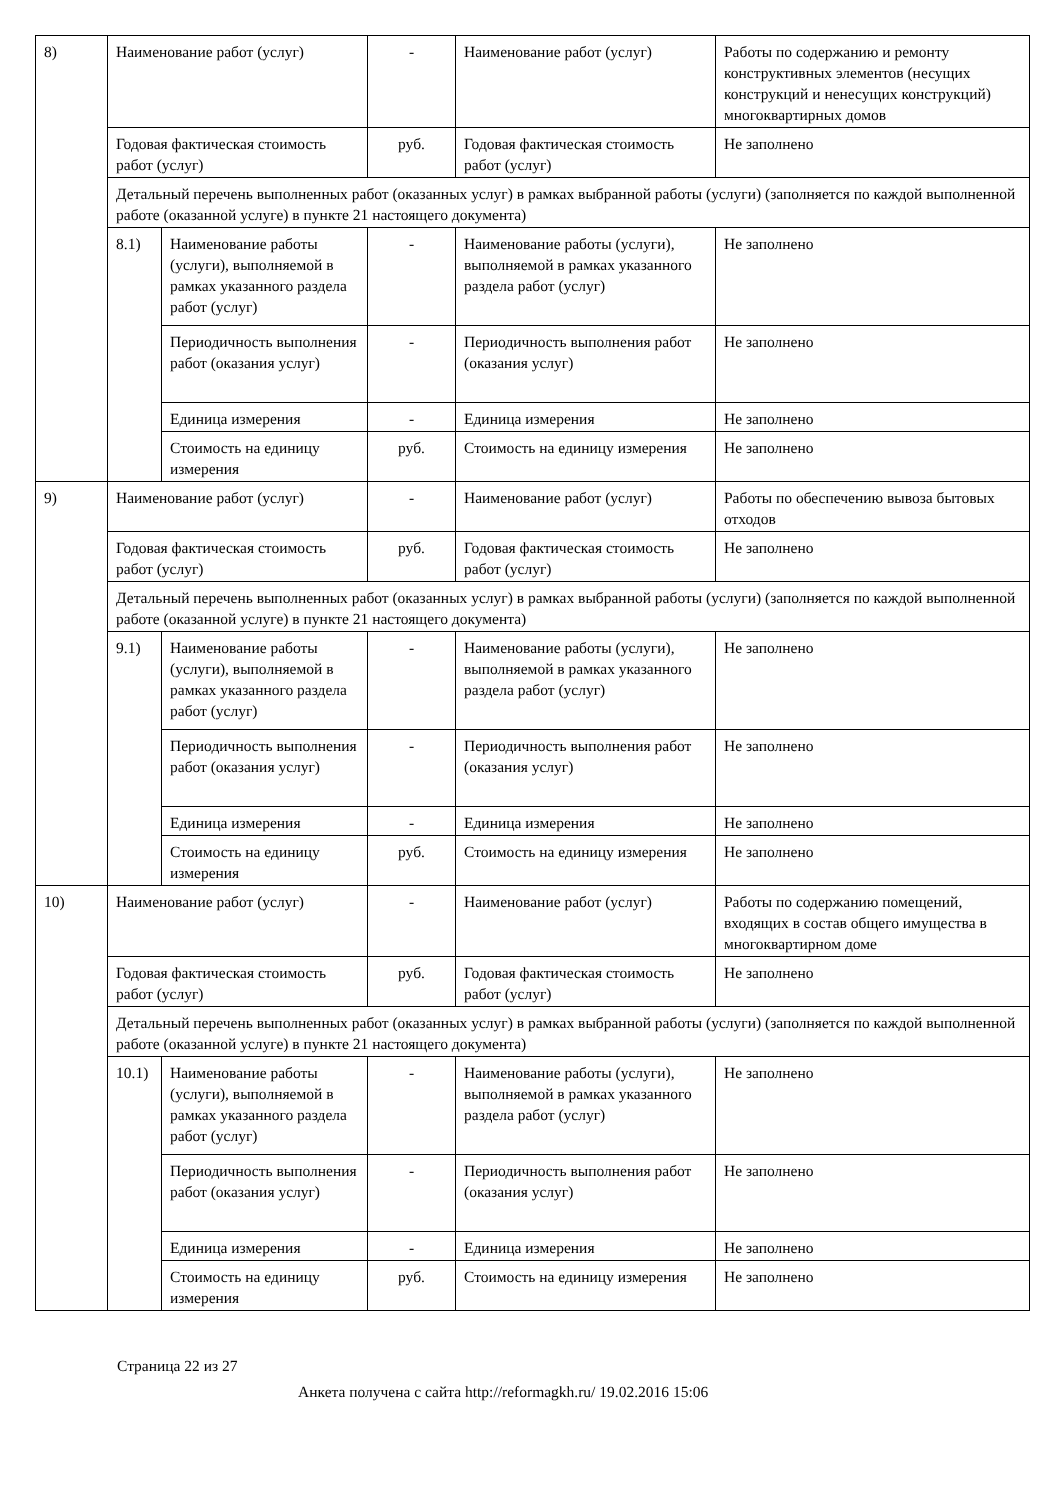| 8) | Наименование работ (услуг) | | - | Наименование работ (услуг) | Работы по содержанию и ремонту конструктивных элементов (несущих конструкций и ненесущих конструкций) многоквартирных домов |
| | Годовая фактическая стоимость работ (услуг) | | руб. | Годовая фактическая стоимость работ (услуг) | Не заполнено |
| | Детальный перечень выполненных работ (оказанных услуг) в рамках выбранной работы (услуги) (заполняется по каждой выполненной работе (оказанной услуге) в пункте 21 настоящего документа) | | | | |
| | 8.1) | Наименование работы (услуги), выполняемой в рамках указанного раздела работ (услуг) | - | Наименование работы (услуги), выполняемой в рамках указанного раздела работ (услуг) | Не заполнено |
| | | Периодичность выполнения работ (оказания услуг) | - | Периодичность выполнения работ (оказания услуг) | Не заполнено |
| | | Единица измерения | - | Единица измерения | Не заполнено |
| | | Стоимость на единицу измерения | руб. | Стоимость на единицу измерения | Не заполнено |
| 9) | Наименование работ (услуг) | | - | Наименование работ (услуг) | Работы по обеспечению вывоза бытовых отходов |
| | Годовая фактическая стоимость работ (услуг) | | руб. | Годовая фактическая стоимость работ (услуг) | Не заполнено |
| | Детальный перечень выполненных работ (оказанных услуг) в рамках выбранной работы (услуги) (заполняется по каждой выполненной работе (оказанной услуге) в пункте 21 настоящего документа) | | | | |
| | 9.1) | Наименование работы (услуги), выполняемой в рамках указанного раздела работ (услуг) | - | Наименование работы (услуги), выполняемой в рамках указанного раздела работ (услуг) | Не заполнено |
| | | Периодичность выполнения работ (оказания услуг) | - | Периодичность выполнения работ (оказания услуг) | Не заполнено |
| | | Единица измерения | - | Единица измерения | Не заполнено |
| | | Стоимость на единицу измерения | руб. | Стоимость на единицу измерения | Не заполнено |
| 10) | Наименование работ (услуг) | | - | Наименование работ (услуг) | Работы по содержанию помещений, входящих в состав общего имущества в многоквартирном доме |
| | Годовая фактическая стоимость работ (услуг) | | руб. | Годовая фактическая стоимость работ (услуг) | Не заполнено |
| | Детальный перечень выполненных работ (оказанных услуг) в рамках выбранной работы (услуги) (заполняется по каждой выполненной работе (оказанной услуге) в пункте 21 настоящего документа) | | | | |
| | 10.1) | Наименование работы (услуги), выполняемой в рамках указанного раздела работ (услуг) | - | Наименование работы (услуги), выполняемой в рамках указанного раздела работ (услуг) | Не заполнено |
| | | Периодичность выполнения работ (оказания услуг) | - | Периодичность выполнения работ (оказания услуг) | Не заполнено |
| | | Единица измерения | - | Единица измерения | Не заполнено |
| | | Стоимость на единицу измерения | руб. | Стоимость на единицу измерения | Не заполнено |
Страница 22 из 27
Анкета получена с сайта http://reformagkh.ru/ 19.02.2016 15:06